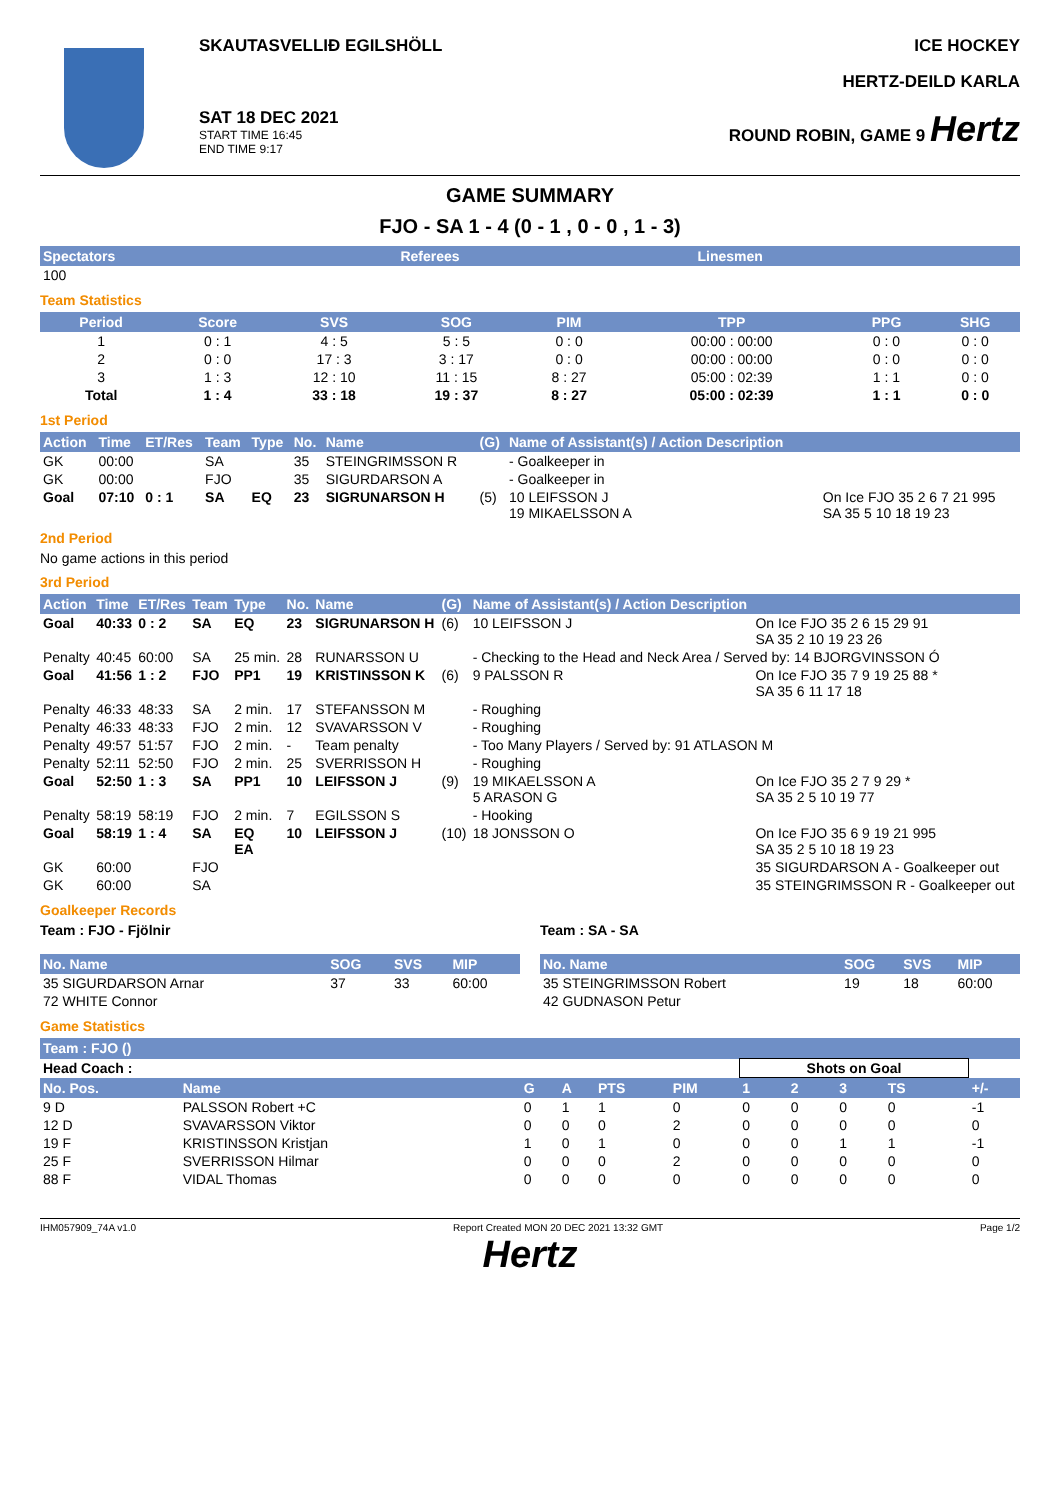SKAUTASVELLIÐ EGILSHÖLL
SAT 18 DEC 2021
START TIME 16:45
END TIME 9:17
ICE HOCKEY
HERTZ-DEILD KARLA
ROUND ROBIN, GAME 9 Hertz
GAME SUMMARY
FJO - SA 1 - 4 (0 - 1 , 0 - 0 , 1 - 3)
| Spectators | Referees | Linesmen |
| --- | --- | --- |
| 100 | | |
Team Statistics
| Period | Score | SVS | SOG | PIM | TPP | PPG | SHG |
| --- | --- | --- | --- | --- | --- | --- | --- |
| 1 | 0 : 1 | 4 : 5 | 5 : 5 | 0 : 0 | 00:00 : 00:00 | 0 : 0 | 0 : 0 |
| 2 | 0 : 0 | 17 : 3 | 3 : 17 | 0 : 0 | 00:00 : 00:00 | 0 : 0 | 0 : 0 |
| 3 | 1 : 3 | 12 : 10 | 11 : 15 | 8 : 27 | 05:00 : 02:39 | 1 : 1 | 0 : 0 |
| Total | 1 : 4 | 33 : 18 | 19 : 37 | 8 : 27 | 05:00 : 02:39 | 1 : 1 | 0 : 0 |
1st Period
| Action | Time | ET/Res | Team | Type | No. | Name | (G) | Name of Assistant(s) / Action Description | |
| --- | --- | --- | --- | --- | --- | --- | --- | --- | --- |
| GK | 00:00 | | SA | | 35 | STEINGRIMSSON R | | - Goalkeeper in | |
| GK | 00:00 | | FJO | | 35 | SIGURDARSON A | | - Goalkeeper in | |
| Goal | 07:10 | 0 : 1 | SA | EQ | 23 | SIGRUNARSON H | (5) | 10 LEIFSSON J 19 MIKAELSSON A | On Ice FJO 35 2 6 7 21 995 SA 35 5 10 18 19 23 |
2nd Period
No game actions in this period
3rd Period
| Action | Time | ET/Res | Team | Type | No. | Name | (G) | Name of Assistant(s) / Action Description | |
| --- | --- | --- | --- | --- | --- | --- | --- | --- | --- |
| Goal | 40:33 | 0 : 2 | SA | EQ | 23 | SIGRUNARSON H | (6) | 10 LEIFSSON J | On Ice FJO 35 2 6 15 29 91 SA 35 2 10 19 23 26 |
| Penalty | 40:45 | 60:00 | SA | 25 min. | 28 | RUNARSSON U | | - Checking to the Head and Neck Area / Served by: 14 BJORGVINSSON Ó | |
| Goal | 41:56 | 1 : 2 | FJO | PP1 | 19 | KRISTINSSON K | (6) | 9 PALSSON R | On Ice FJO 35 7 9 19 25 88 * SA 35 6 11 17 18 |
| Penalty | 46:33 | 48:33 | SA | 2 min. | 17 | STEFANSSON M | | - Roughing | |
| Penalty | 46:33 | 48:33 | FJO | 2 min. | 12 | SVAVARSSON V | | - Roughing | |
| Penalty | 49:57 | 51:57 | FJO | 2 min. | - | Team penalty | | - Too Many Players / Served by: 91 ATLASON M | |
| Penalty | 52:11 | 52:50 | FJO | 2 min. | 25 | SVERRISSON H | | - Roughing | |
| Goal | 52:50 | 1 : 3 | SA | PP1 | 10 | LEIFSSON J | (9) | 19 MIKAELSSON A 5 ARASON G | On Ice FJO 35 2 7 9 29 * SA 35 2 5 10 19 77 |
| Penalty | 58:19 | 58:19 | FJO | 2 min. | 7 | EGILSSON S | | - Hooking | |
| Goal | 58:19 | 1 : 4 | SA | EQ EA | 10 | LEIFSSON J | (10) | 18 JONSSON O | On Ice FJO 35 6 9 19 21 995 SA 35 2 5 10 18 19 23 |
| GK | 60:00 | | FJO | | | | | | 35 SIGURDARSON A - Goalkeeper out |
| GK | 60:00 | | SA | | | | | | 35 STEINGRIMSSON R - Goalkeeper out |
Goalkeeper Records
Team : FJO - Fjölnir
| No. Name | SOG | SVS | MIP |
| --- | --- | --- | --- |
| 35 SIGURDARSON Arnar | 37 | 33 | 60:00 |
| 72 WHITE Connor | | | |
Team : SA - SA
| No. Name | SOG | SVS | MIP |
| --- | --- | --- | --- |
| 35 STEINGRIMSSON Robert | 19 | 18 | 60:00 |
| 42 GUDNASON Petur | | | |
Game Statistics
| Team : FJO () | | | | | | | | | | |
| --- | --- | --- | --- | --- | --- | --- | --- | --- | --- | --- |
| Head Coach : | | | | | | Shots on Goal | | | | |
| No. Pos. | Name | G | A | PTS | PIM | 1 | 2 | 3 | TS | +/- |
| 9 D | PALSSON Robert +C | 0 | 1 | 1 | 0 | 0 | 0 | 0 | 0 | -1 |
| 12 D | SVAVARSSON Viktor | 0 | 0 | 0 | 2 | 0 | 0 | 0 | 0 | 0 |
| 19 F | KRISTINSSON Kristjan | 1 | 0 | 1 | 0 | 0 | 0 | 1 | 1 | -1 |
| 25 F | SVERRISSON Hilmar | 0 | 0 | 0 | 2 | 0 | 0 | 0 | 0 | 0 |
| 88 F | VIDAL Thomas | 0 | 0 | 0 | 0 | 0 | 0 | 0 | 0 | 0 |
IHM057909_74A v1.0 Report Created MON 20 DEC 2021 13:32 GMT Page 1/2
Hertz